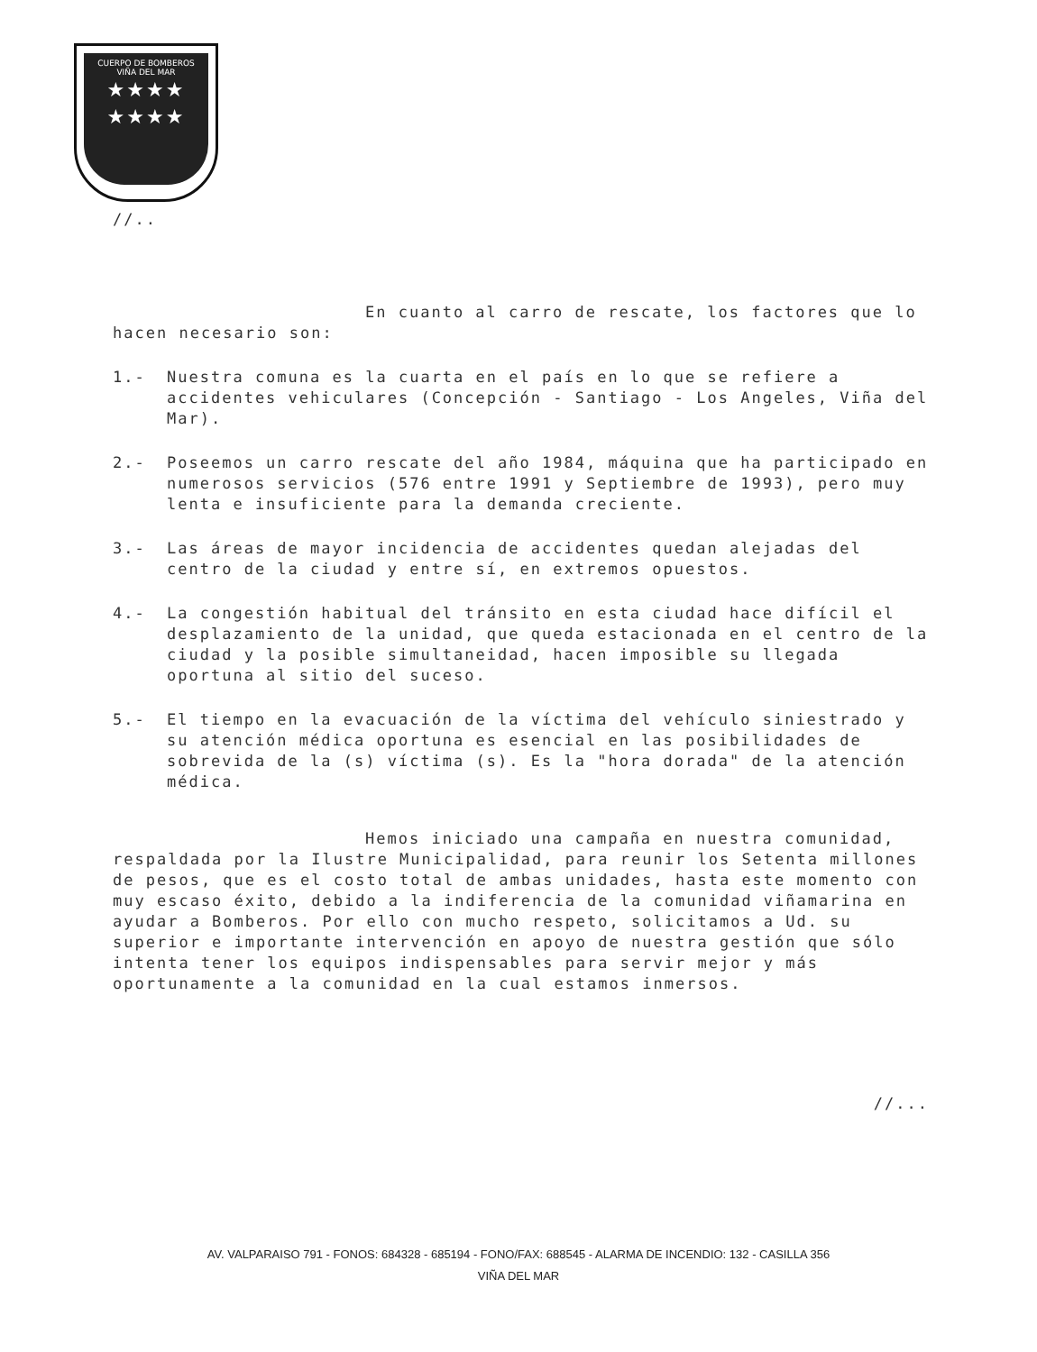CUERPO DE BOMBEROS
VIÑA DEL MAR
★★★★
★★★★
//..
En cuanto al carro de rescate, los factores que lo hacen necesario son:
1.- Nuestra comuna es la cuarta en el país en lo que se refiere a accidentes vehiculares (Concepción - Santiago - Los Angeles, Viña del Mar).
2.- Poseemos un carro rescate del año 1984, máquina que ha participado en numerosos servicios (576 entre 1991 y Septiembre de 1993), pero muy lenta e insuficiente para la demanda creciente.
3.- Las áreas de mayor incidencia de accidentes quedan alejadas del centro de la ciudad y entre sí, en extremos opuestos.
4.- La congestión habitual del tránsito en esta ciudad hace difícil el desplazamiento de la unidad, que queda estacionada en el centro de la ciudad y la posible simultaneidad, hacen imposible su llegada oportuna al sitio del suceso.
5.- El tiempo en la evacuación de la víctima del vehículo siniestrado y su atención médica oportuna es esencial en las posibilidades de sobrevida de la (s) víctima (s). Es la "hora dorada" de la atención médica.
Hemos iniciado una campaña en nuestra comunidad, respaldada por la Ilustre Municipalidad, para reunir los Setenta millones de pesos, que es el costo total de ambas unidades, hasta este momento con muy escaso éxito, debido a la indiferencia de la comunidad viñamarina en ayudar a Bomberos. Por ello con mucho respeto, solicitamos a Ud. su superior e importante intervención en apoyo de nuestra gestión que sólo intenta tener los equipos indispensables para servir mejor y más oportunamente a la comunidad en la cual estamos inmersos.
//...
AV. VALPARAISO 791 - FONOS: 684328 - 685194 - FONO/FAX: 688545 - ALARMA DE INCENDIO: 132 - CASILLA 356
VIÑA DEL MAR